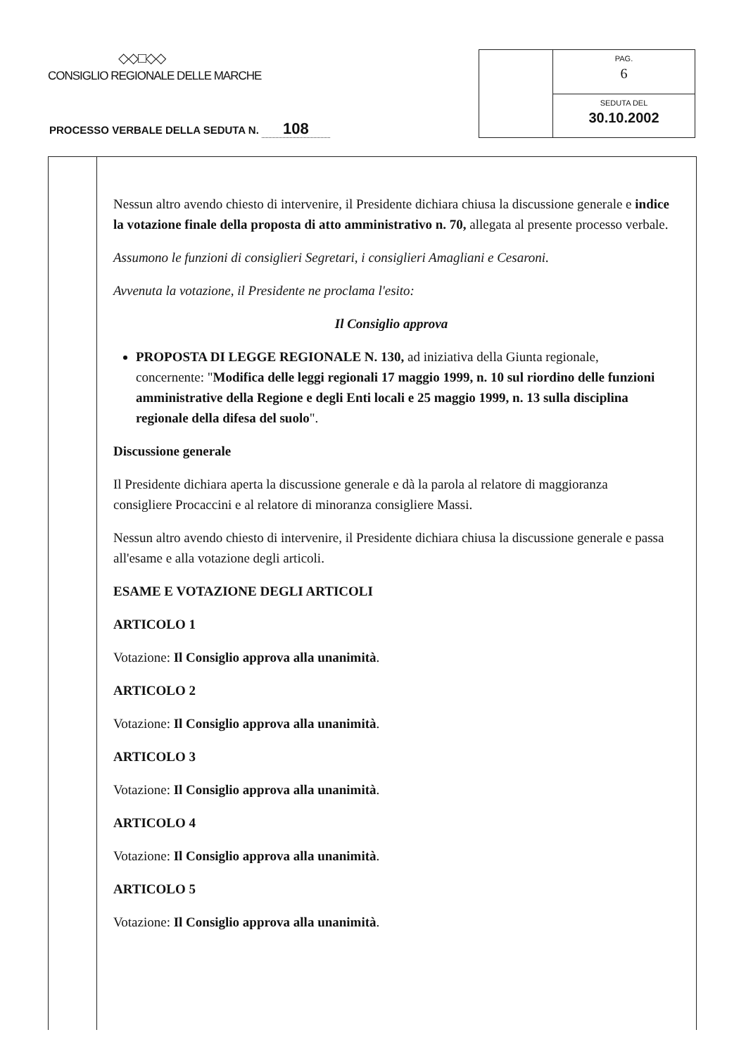◇◇□◇◇
CONSIGLIO REGIONALE DELLE MARCHE
PROCESSO VERBALE DELLA SEDUTA N. 108
PAG.
6
SEDUTA DEL
30.10.2002
Nessun altro avendo chiesto di intervenire, il Presidente dichiara chiusa la discussione generale e indice la votazione finale della proposta di atto amministrativo n. 70, allegata al presente processo verbale.
Assumono le funzioni di consiglieri Segretari, i consiglieri Amagliani e Cesaroni.
Avvenuta la votazione, il Presidente ne proclama l'esito:
Il Consiglio approva
PROPOSTA DI LEGGE REGIONALE N. 130, ad iniziativa della Giunta regionale, concernente: "Modifica delle leggi regionali 17 maggio 1999, n. 10 sul riordino delle funzioni amministrative della Regione e degli Enti locali e 25 maggio 1999, n. 13 sulla disciplina regionale della difesa del suolo".
Discussione generale
Il Presidente dichiara aperta la discussione generale e dà la parola al relatore di maggioranza consigliere Procaccini e al relatore di minoranza consigliere Massi.
Nessun altro avendo chiesto di intervenire, il Presidente dichiara chiusa la discussione generale e passa all'esame e alla votazione degli articoli.
ESAME E VOTAZIONE DEGLI ARTICOLI
ARTICOLO 1
Votazione: Il Consiglio approva alla unanimità.
ARTICOLO 2
Votazione: Il Consiglio approva alla unanimità.
ARTICOLO 3
Votazione: Il Consiglio approva alla unanimità.
ARTICOLO 4
Votazione: Il Consiglio approva alla unanimità.
ARTICOLO 5
Votazione: Il Consiglio approva alla unanimità.